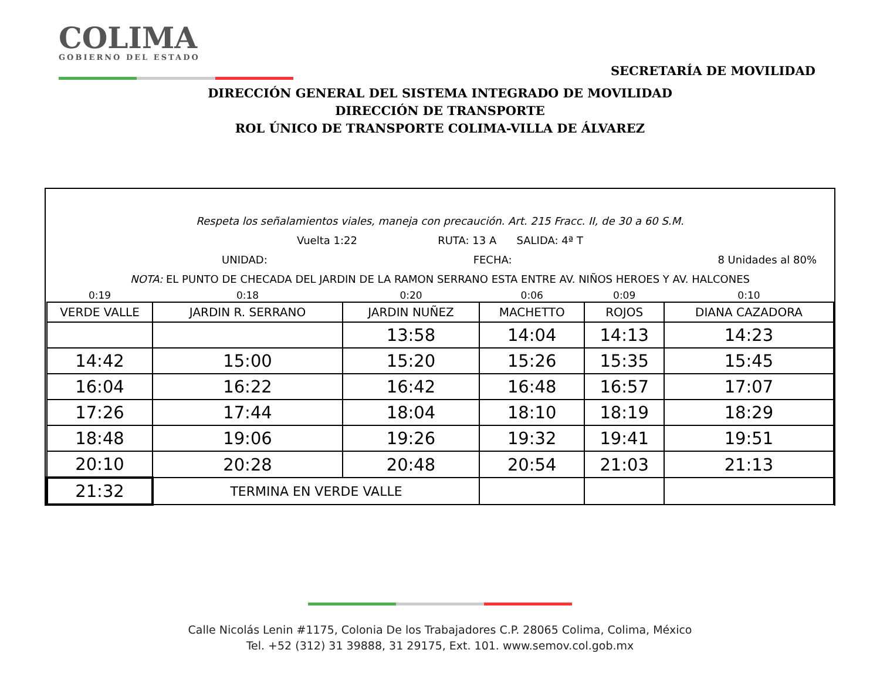COLIMA
GOBIERNO DEL ESTADO
SECRETARÍA DE MOVILIDAD
DIRECCIÓN GENERAL DEL SISTEMA INTEGRADO DE MOVILIDAD
DIRECCIÓN DE TRANSPORTE
ROL ÚNICO DE TRANSPORTE COLIMA-VILLA DE ÁLVAREZ
Respeta los señalamientos viales, maneja con precaución. Art. 215 Fracc. II, de 30 a 60 S.M.
Vuelta 1:22 RUTA: 13 A SALIDA: 4ª T
UNIDAD: FECHA: 8 Unidades al 80%
NOTA: EL PUNTO DE CHECADA DEL JARDIN DE LA RAMON SERRANO ESTA ENTRE AV. NIÑOS HEROES Y AV. HALCONES
| 0:19 | 0:18 | 0:20 | 0:06 | 0:09 | 0:10 |
| VERDE VALLE | JARDIN R. SERRANO | JARDIN NUÑEZ | MACHETTO | ROJOS | DIANA CAZADORA |
| | | 13:58 | 14:04 | 14:13 | 14:23 |
| 14:42 | 15:00 | 15:20 | 15:26 | 15:35 | 15:45 |
| 16:04 | 16:22 | 16:42 | 16:48 | 16:57 | 17:07 |
| 17:26 | 17:44 | 18:04 | 18:10 | 18:19 | 18:29 |
| 18:48 | 19:06 | 19:26 | 19:32 | 19:41 | 19:51 |
| 20:10 | 20:28 | 20:48 | 20:54 | 21:03 | 21:13 |
| 21:32 | TERMINA EN VERDE VALLE | | | | |
Calle Nicolás Lenin #1175, Colonia De los Trabajadores C.P. 28065 Colima, Colima, México
Tel. +52 (312) 31 39888, 31 29175, Ext. 101. www.semov.col.gob.mx